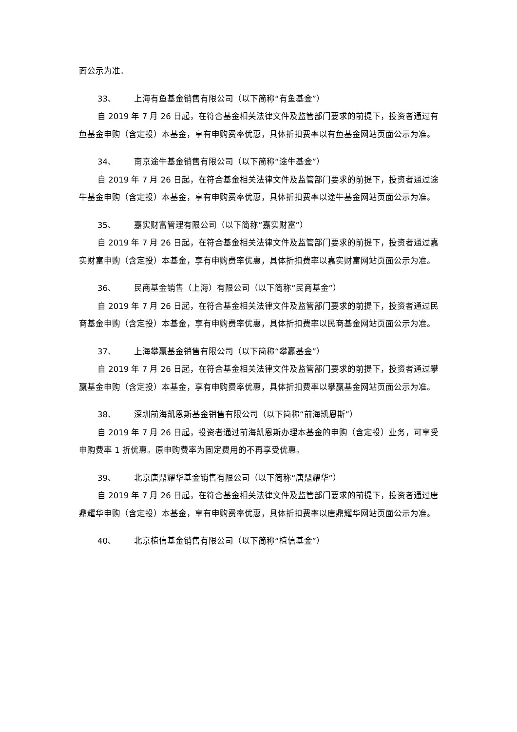面公示为准。
33、 上海有鱼基金销售有限公司（以下简称“有鱼基金”）
自 2019 年 7 月 26 日起，在符合基金相关法律文件及监管部门要求的前提下，投资者通过有鱼基金申购（含定投）本基金，享有申购费率优惠，具体折扣费率以有鱼基金网站页面公示为准。
34、 南京途牛基金销售有限公司（以下简称“途牛基金”）
自 2019 年 7 月 26 日起，在符合基金相关法律文件及监管部门要求的前提下，投资者通过途牛基金申购（含定投）本基金，享有申购费率优惠，具体折扣费率以途牛基金网站页面公示为准。
35、 嘉实财富管理有限公司（以下简称“嘉实财富”）
自 2019 年 7 月 26 日起，在符合基金相关法律文件及监管部门要求的前提下，投资者通过嘉实财富申购（含定投）本基金，享有申购费率优惠，具体折扣费率以嘉实财富网站页面公示为准。
36、 民商基金销售（上海）有限公司（以下简称“民商基金”）
自 2019 年 7 月 26 日起，在符合基金相关法律文件及监管部门要求的前提下，投资者通过民商基金申购（含定投）本基金，享有申购费率优惠，具体折扣费率以民商基金网站页面公示为准。
37、 上海攀赢基金销售有限公司（以下简称“攀赢基金”）
自 2019 年 7 月 26 日起，在符合基金相关法律文件及监管部门要求的前提下，投资者通过攀赢基金申购（含定投）本基金，享有申购费率优惠，具体折扣费率以攀赢基金网站页面公示为准。
38、 深圳前海凯恩斯基金销售有限公司（以下简称“前海凯恩斯”）
自 2019 年 7 月 26 日起，投资者通过前海凯恩斯办理本基金的申购（含定投）业务，可享受申购费率 1 折优惠。原申购费率为固定费用的不再享受优惠。
39、 北京唐鼎耀华基金销售有限公司（以下简称“唐鼎耀华”）
自 2019 年 7 月 26 日起，在符合基金相关法律文件及监管部门要求的前提下，投资者通过唐鼎耀华申购（含定投）本基金，享有申购费率优惠，具体折扣费率以唐鼎耀华网站页面公示为准。
40、 北京植信基金销售有限公司（以下简称“植信基金”）